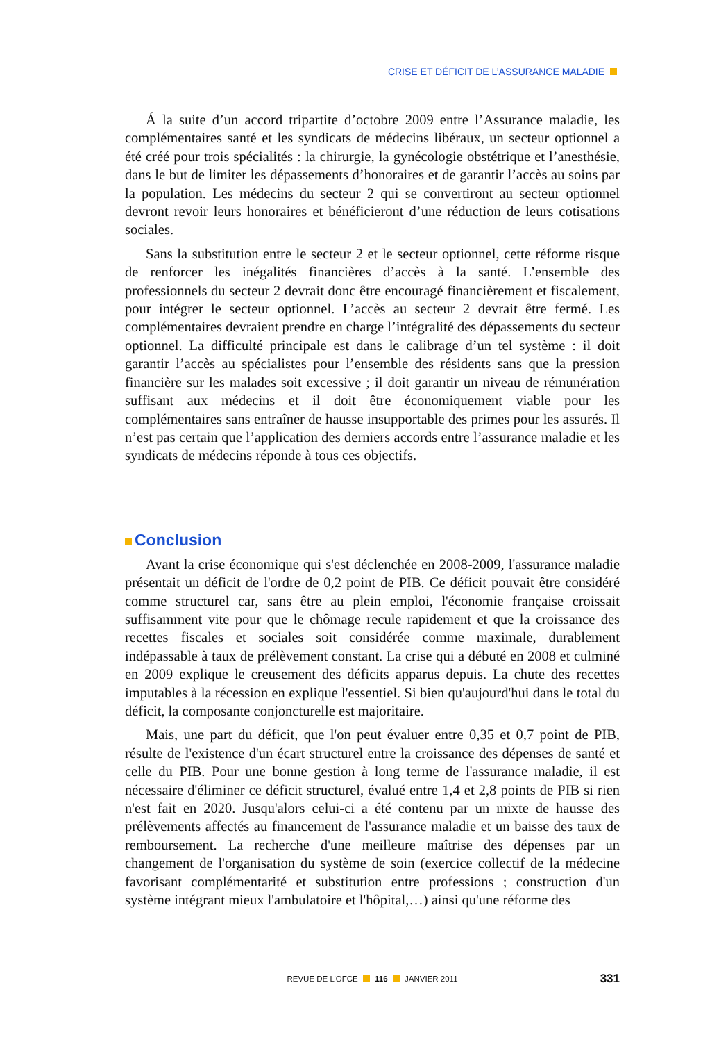CRISE ET DÉFICIT DE L’ASSURANCE MALADIE
Á la suite d’un accord tripartite d’octobre 2009 entre l’Assurance maladie, les complémentaires santé et les syndicats de médecins libéraux, un secteur optionnel a été créé pour trois spécialités : la chirurgie, la gynécologie obstétrique et l’anesthésie, dans le but de limiter les dépassements d’honoraires et de garantir l’accès au soins par la population. Les médecins du secteur 2 qui se convertiront au secteur optionnel devront revoir leurs honoraires et bénéficieront d’une réduction de leurs cotisations sociales.
Sans la substitution entre le secteur 2 et le secteur optionnel, cette réforme risque de renforcer les inégalités financières d’accès à la santé. L’ensemble des professionnels du secteur 2 devrait donc être encouragé financièrement et fiscalement, pour intégrer le secteur optionnel. L’accès au secteur 2 devrait être fermé. Les complémentaires devraient prendre en charge l’intégralité des dépassements du secteur optionnel. La difficulté principale est dans le calibrage d’un tel système : il doit garantir l’accès au spécialistes pour l’ensemble des résidents sans que la pression financière sur les malades soit excessive ; il doit garantir un niveau de rémunération suffisant aux médecins et il doit être économiquement viable pour les complémentaires sans entraîner de hausse insupportable des primes pour les assurés. Il n’est pas certain que l’application des derniers accords entre l’assurance maladie et les syndicats de médecins réponde à tous ces objectifs.
Conclusion
Avant la crise économique qui s'est déclenchée en 2008-2009, l'assurance maladie présentait un déficit de l'ordre de 0,2 point de PIB. Ce déficit pouvait être considéré comme structurel car, sans être au plein emploi, l'économie française croissait suffisamment vite pour que le chômage recule rapidement et que la croissance des recettes fiscales et sociales soit considérée comme maximale, durablement indépassable à taux de prélèvement constant. La crise qui a débuté en 2008 et culminé en 2009 explique le creusement des déficits apparus depuis. La chute des recettes imputables à la récession en explique l'essentiel. Si bien qu'aujourd'hui dans le total du déficit, la composante conjoncturelle est majoritaire.
Mais, une part du déficit, que l'on peut évaluer entre 0,35 et 0,7 point de PIB, résulte de l'existence d'un écart structurel entre la croissance des dépenses de santé et celle du PIB. Pour une bonne gestion à long terme de l'assurance maladie, il est nécessaire d'éliminer ce déficit structurel, évalué entre 1,4 et 2,8 points de PIB si rien n'est fait en 2020. Jusqu'alors celui-ci a été contenu par un mixte de hausse des prélèvements affectés au financement de l'assurance maladie et un baisse des taux de remboursement. La recherche d'une meilleure maîtrise des dépenses par un changement de l'organisation du système de soin (exercice collectif de la médecine favorisant complémentarité et substitution entre professions ; construction d'un système intégrant mieux l'ambulatoire et l'hôpital,…) ainsi qu'une réforme des
REVUE DE L’OFCE 116 JANVIER 2011 331